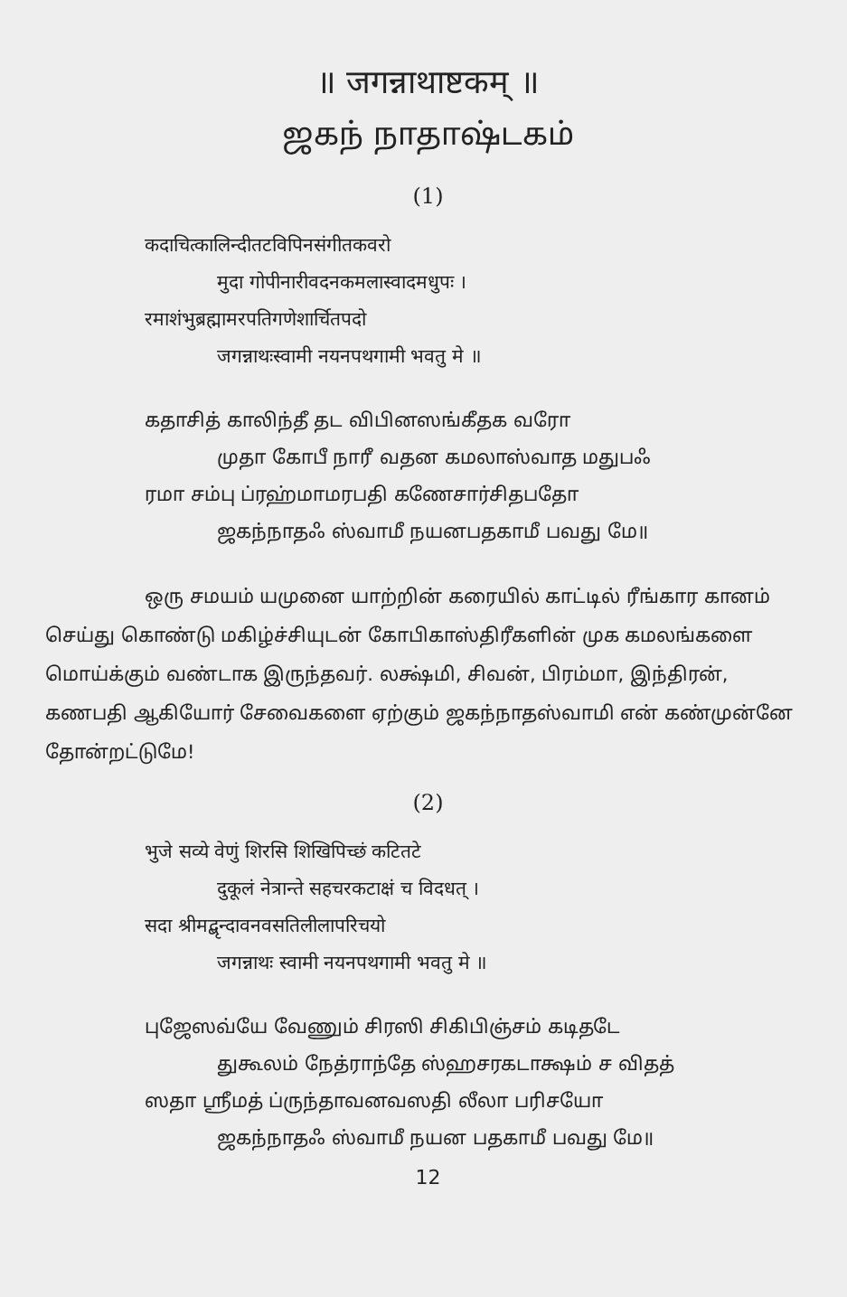॥ जगन्नाथाष्टकम् ॥
ஜகந் நாதாஷ்டகம்
(1)
कदाचित्कालिन्दीतटविपिनसंगीतकवरो
मुदा गोपीनारीवदनकमलास्वादमधुपः ।
रमाशंभुब्रह्मामरपतिगणेशार्चितपदो
जगन्नाथःस्वामी नयनपथगामी भवतु मे ॥
கதாசித் காலிந்தீ தட விபினஸங்கீதக வரோ
முதா கோபீ நாரீ வதன கமலாஸ்வாத மதுபஃ
ரமா சம்பு ப்ரஹ்மாமரபதி கணேசார்சிதபதோ
ஜகந்நாதஃ ஸ்வாமீ நயனபதகாமீ பவது மே॥
ஒரு சமயம் யமுனை யாற்றின் கரையில் காட்டில் ரீங்கார கானம் செய்து கொண்டு மகிழ்ச்சியுடன் கோபிகாஸ்திரீகளின் முக கமலங்களை மொய்க்கும் வண்டாக இருந்தவர். லக்ஷ்மி, சிவன், பிரம்மா, இந்திரன், கணபதி ஆகியோர் சேவைகளை ஏற்கும் ஜகந்நாதஸ்வாமி என் கண்முன்னே தோன்றட்டுமே!
(2)
भुजे सव्ये वेणुं शिरसि शिखिपिच्छं कटितटे
दुकूलं नेत्रान्ते सहचरकटाक्षं च विदधत् ।
सदा श्रीमद्बृन्दावनवसतिलीलापरिचयो
जगन्नाथः स्वामी नयनपथगामी भवतु मे ॥
புஜேஸவ்யே வேணும் சிரஸி சிகிபிஞ்சம் கடிதடே
துகூலம் நேத்ராந்தே ஸ்ஹசரகடாக்ஷம் ச விதத்
ஸதா ஸ்ரீமத் ப்ருந்தாவனவஸதி லீலா பரிசயோ
ஜகந்நாதஃ ஸ்வாமீ நயன பதகாமீ பவது மே॥
12